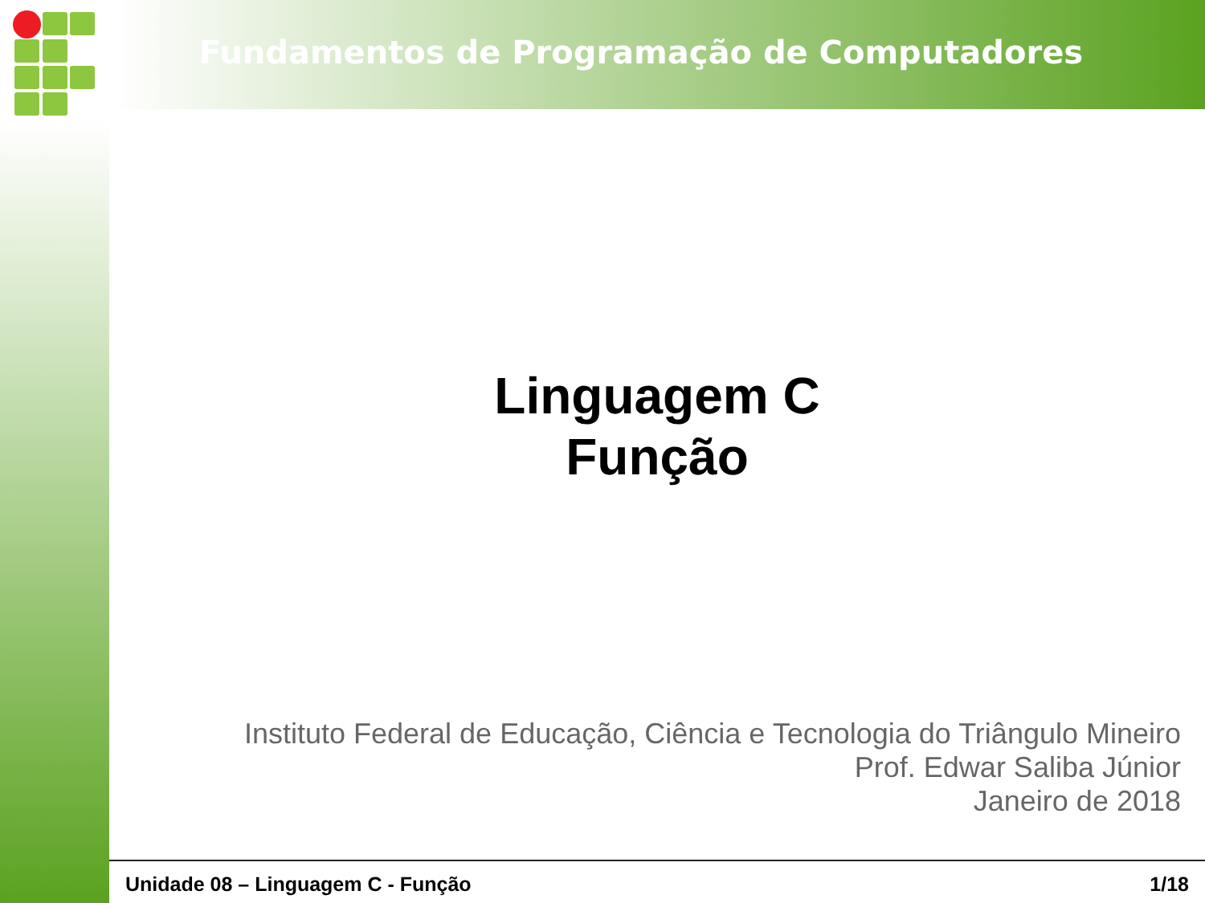Fundamentos de Programação de Computadores
Linguagem C
Função
Instituto Federal de Educação, Ciência e Tecnologia do Triângulo Mineiro
Prof. Edwar Saliba Júnior
Janeiro de 2018
Unidade 08 – Linguagem C - Função 1/18